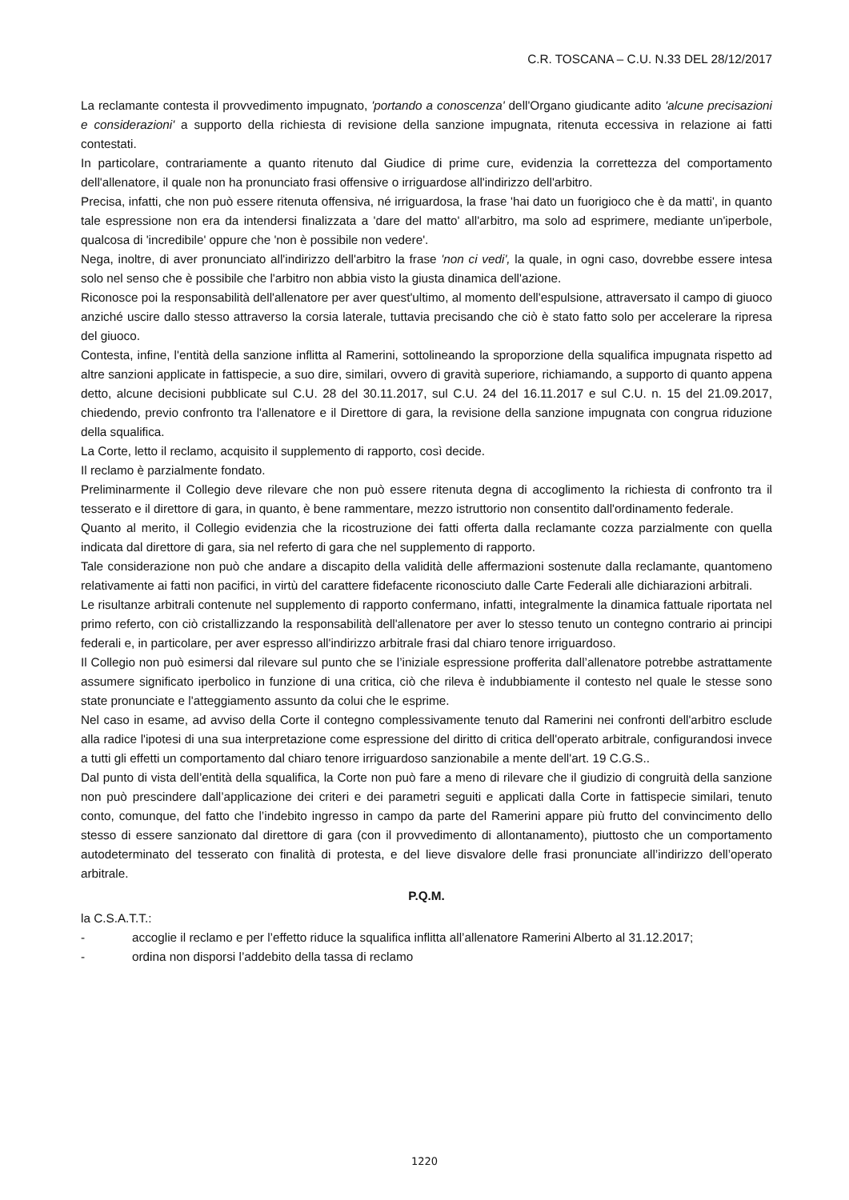C.R. TOSCANA – C.U. N.33 DEL 28/12/2017
La reclamante contesta il provvedimento impugnato, 'portando a conoscenza' dell'Organo giudicante adito 'alcune precisazioni e considerazioni' a supporto della richiesta di revisione della sanzione impugnata, ritenuta eccessiva in relazione ai fatti contestati.
In particolare, contrariamente a quanto ritenuto dal Giudice di prime cure, evidenzia la correttezza del comportamento dell'allenatore, il quale non ha pronunciato frasi offensive o irriguardose all'indirizzo dell'arbitro.
Precisa, infatti, che non può essere ritenuta offensiva, né irriguardosa, la frase 'hai dato un fuorigioco che è da matti', in quanto tale espressione non era da intendersi finalizzata a 'dare del matto' all'arbitro, ma solo ad esprimere, mediante un'iperbole, qualcosa di 'incredibile' oppure che 'non è possibile non vedere'.
Nega, inoltre, di aver pronunciato all'indirizzo dell'arbitro la frase 'non ci vedi', la quale, in ogni caso, dovrebbe essere intesa solo nel senso che è possibile che l'arbitro non abbia visto la giusta dinamica dell'azione.
Riconosce poi la responsabilità dell'allenatore per aver quest'ultimo, al momento dell'espulsione, attraversato il campo di giuoco anziché uscire dallo stesso attraverso la corsia laterale, tuttavia precisando che ciò è stato fatto solo per accelerare la ripresa del giuoco.
Contesta, infine, l'entità della sanzione inflitta al Ramerini, sottolineando la sproporzione della squalifica impugnata rispetto ad altre sanzioni applicate in fattispecie, a suo dire, similari, ovvero di gravità superiore, richiamando, a supporto di quanto appena detto, alcune decisioni pubblicate sul C.U. 28 del 30.11.2017, sul C.U. 24 del 16.11.2017 e sul C.U. n. 15 del 21.09.2017, chiedendo, previo confronto tra l'allenatore e il Direttore di gara, la revisione della sanzione impugnata con congrua riduzione della squalifica.
La Corte, letto il reclamo, acquisito il supplemento di rapporto, così decide.
Il reclamo è parzialmente fondato.
Preliminarmente il Collegio deve rilevare che non può essere ritenuta degna di accoglimento la richiesta di confronto tra il tesserato e il direttore di gara, in quanto, è bene rammentare, mezzo istruttorio non consentito dall'ordinamento federale.
Quanto al merito, il Collegio evidenzia che la ricostruzione dei fatti offerta dalla reclamante cozza parzialmente con quella indicata dal direttore di gara, sia nel referto di gara che nel supplemento di rapporto.
Tale considerazione non può che andare a discapito della validità delle affermazioni sostenute dalla reclamante, quantomeno relativamente ai fatti non pacifici, in virtù del carattere fidefacente riconosciuto dalle Carte Federali alle dichiarazioni arbitrali.
Le risultanze arbitrali contenute nel supplemento di rapporto confermano, infatti, integralmente la dinamica fattuale riportata nel primo referto, con ciò cristallizzando la responsabilità dell'allenatore per aver lo stesso tenuto un contegno contrario ai principi federali e, in particolare, per aver espresso all'indirizzo arbitrale frasi dal chiaro tenore irriguardoso.
Il Collegio non può esimersi dal rilevare sul punto che se l’iniziale espressione profferita dall’allenatore potrebbe astrattamente assumere significato iperbolico in funzione di una critica, ciò che rileva è indubbiamente il contesto nel quale le stesse sono state pronunciate e l'atteggiamento assunto da colui che le esprime.
Nel caso in esame, ad avviso della Corte il contegno complessivamente tenuto dal Ramerini nei confronti dell'arbitro esclude alla radice l'ipotesi di una sua interpretazione come espressione del diritto di critica dell'operato arbitrale, configurandosi invece a tutti gli effetti un comportamento dal chiaro tenore irriguardoso sanzionabile a mente dell'art. 19 C.G.S..
Dal punto di vista dell’entità della squalifica, la Corte non può fare a meno di rilevare che il giudizio di congruità della sanzione non può prescindere dall’applicazione dei criteri e dei parametri seguiti e applicati dalla Corte in fattispecie similari, tenuto conto, comunque, del fatto che l’indebito ingresso in campo da parte del Ramerini appare più frutto del convincimento dello stesso di essere sanzionato dal direttore di gara (con il provvedimento di allontanamento), piuttosto che un comportamento autodeterminato del tesserato con finalità di protesta, e del lieve disvalore delle frasi pronunciate all’indirizzo dell’operato arbitrale.
P.Q.M.
la C.S.A.T.T.:
- accoglie il reclamo e per l’effetto riduce la squalifica inflitta all’allenatore Ramerini Alberto al 31.12.2017;
- ordina non disporsi l’addebito della tassa di reclamo
1220